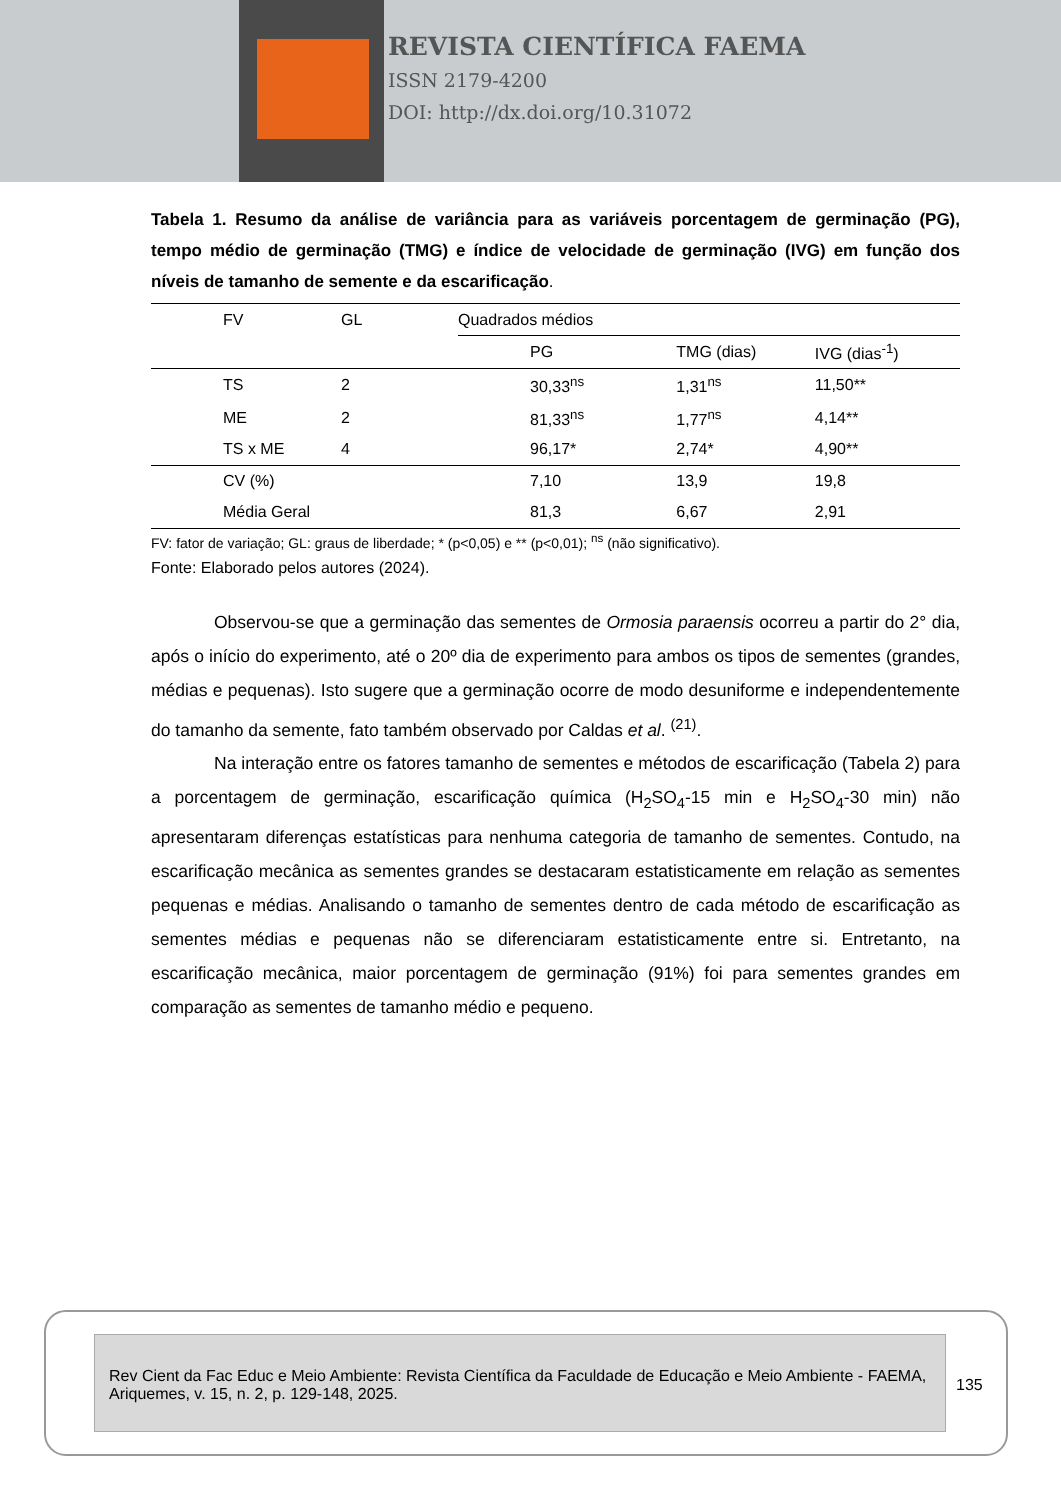REVISTA CIENTÍFICA FAEMA
ISSN 2179-4200
DOI: http://dx.doi.org/10.31072
Tabela 1. Resumo da análise de variância para as variáveis porcentagem de germinação (PG), tempo médio de germinação (TMG) e índice de velocidade de germinação (IVG) em função dos níveis de tamanho de semente e da escarificação.
| FV | GL | Quadrados médios | | |
| --- | --- | --- | --- | --- |
| | | PG | TMG (dias) | IVG (dias<sup>-1</sup>) |
| TS | 2 | 30,33<sup>ns</sup> | 1,31<sup>ns</sup> | 11,50** |
| ME | 2 | 81,33<sup>ns</sup> | 1,77<sup>ns</sup> | 4,14** |
| TS x ME | 4 | 96,17* | 2,74* | 4,90** |
| CV (%) | | 7,10 | 13,9 | 19,8 |
| Média Geral | | 81,3 | 6,67 | 2,91 |
FV: fator de variação; GL: graus de liberdade; * (p<0,05) e ** (p<0,01); <sup>ns</sup> (não significativo).
Fonte: Elaborado pelos autores (2024).
Observou-se que a germinação das sementes de Ormosia paraensis ocorreu a partir do 2° dia, após o início do experimento, até o 20º dia de experimento para ambos os tipos de sementes (grandes, médias e pequenas). Isto sugere que a germinação ocorre de modo desuniforme e independentemente do tamanho da semente, fato também observado por Caldas et al. <sup>(21)</sup>.
Na interação entre os fatores tamanho de sementes e métodos de escarificação (Tabela 2) para a porcentagem de germinação, escarificação química (H<sub>2</sub>SO<sub>4</sub>-15 min e H<sub>2</sub>SO<sub>4</sub>-30 min) não apresentaram diferenças estatísticas para nenhuma categoria de tamanho de sementes. Contudo, na escarificação mecânica as sementes grandes se destacaram estatisticamente em relação as sementes pequenas e médias. Analisando o tamanho de sementes dentro de cada método de escarificação as sementes médias e pequenas não se diferenciaram estatisticamente entre si. Entretanto, na escarificação mecânica, maior porcentagem de germinação (91%) foi para sementes grandes em comparação as sementes de tamanho médio e pequeno.
Rev Cient da Fac Educ e Meio Ambiente: Revista Científica da Faculdade de Educação e Meio Ambiente - FAEMA, Ariquemes, v. 15, n. 2, p. 129-148, 2025.
135